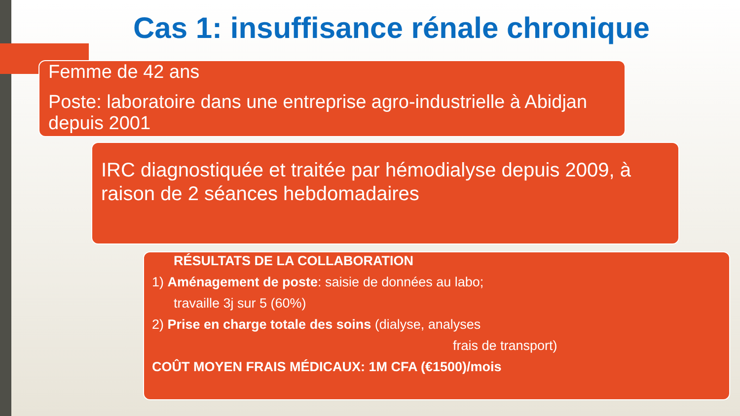Cas 1: insuffisance rénale chronique
Femme de 42 ans
Poste: laboratoire dans une entreprise agro-industrielle à Abidjan depuis 2001
IRC diagnostiquée et traitée par hémodialyse depuis 2009, à raison de 2 séances hebdomadaires
RÉSULTATS DE LA COLLABORATION
1) Aménagement de poste: saisie de données au labo;
travaille 3j sur 5 (60%)
2) Prise en charge totale des soins (dialyse, analyses
frais de transport)
COÛT MOYEN FRAIS MÉDICAUX: 1M CFA (€1500)/mois